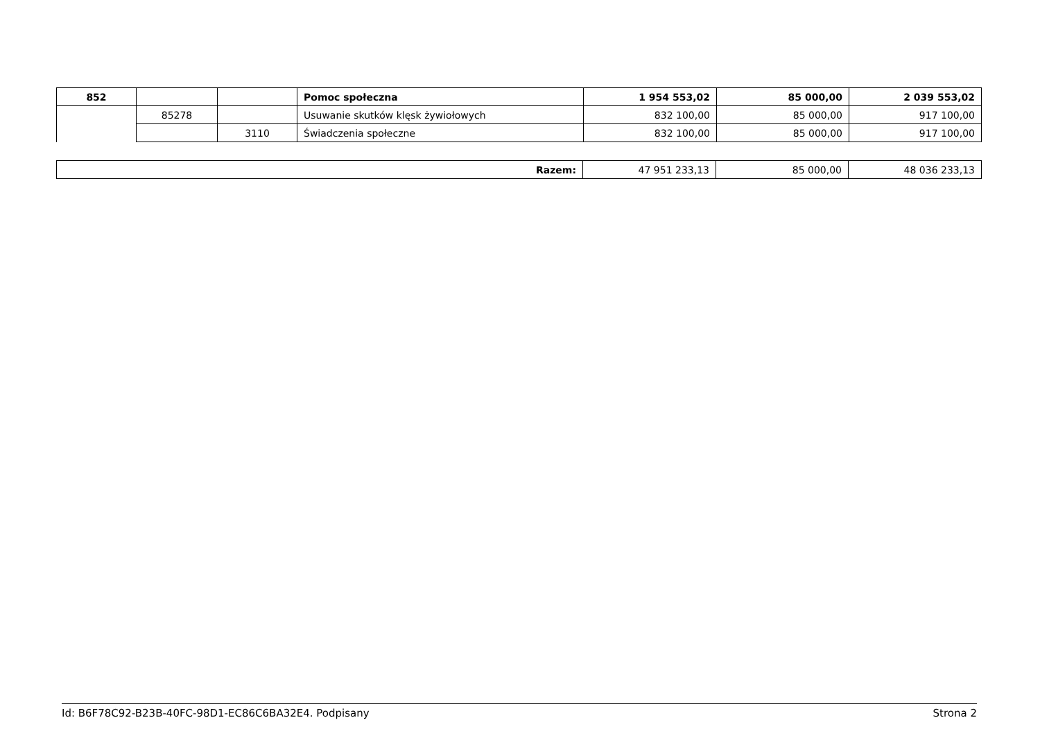| 852 | | | Pomoc społeczna | 1 954 553,02 | 85 000,00 | 2 039 553,02 |
| | 85278 | | Usuwanie skutków klęsk żywiołowych | 832 100,00 | 85 000,00 | 917 100,00 |
| | | 3110 | Świadczenia społeczne | 832 100,00 | 85 000,00 | 917 100,00 |
| Razem: | 47 951 233,13 | 85 000,00 | 48 036 233,13 |
Id: B6F78C92-B23B-40FC-98D1-EC86C6BA32E4. Podpisany Strona 2